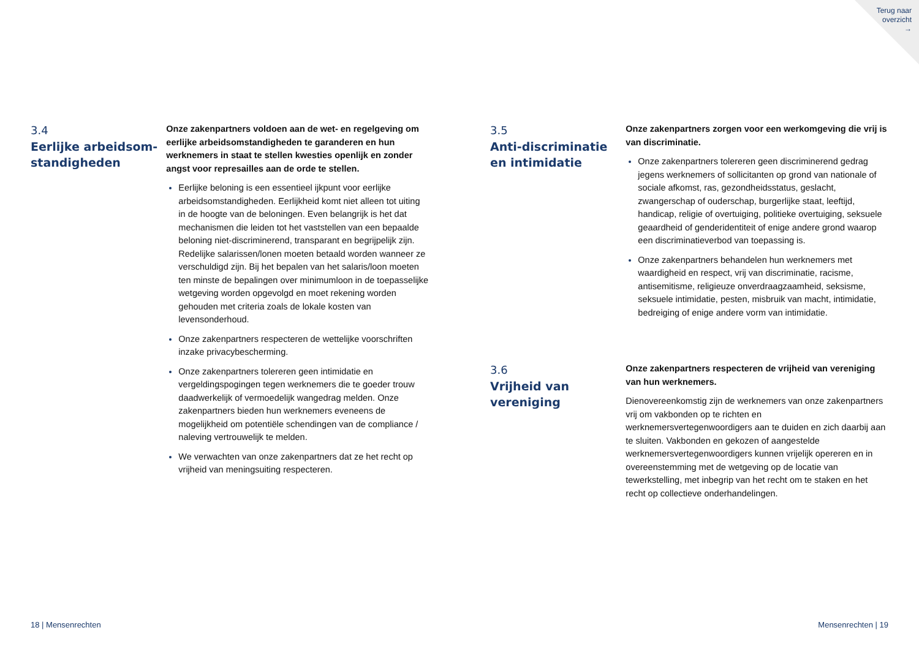Terug naar
overzicht
→
3.4
Eerlijke arbeidsom-
standigheden
Onze zakenpartners voldoen aan de wet- en regelgeving om eerlijke arbeidsomstandigheden te garanderen en hun werknemers in staat te stellen kwesties openlijk en zonder angst voor represailles aan de orde te stellen.
Eerlijke beloning is een essentieel ijkpunt voor eerlijke arbeidsomstandigheden. Eerlijkheid komt niet alleen tot uiting in de hoogte van de beloningen. Even belangrijk is het dat mechanismen die leiden tot het vaststellen van een bepaalde beloning niet-discriminerend, transparant en begrijpelijk zijn. Redelijke salarissen/lonen moeten betaald worden wanneer ze verschuldigd zijn. Bij het bepalen van het salaris/loon moeten ten minste de bepalingen over minimumloon in de toepasselijke wetgeving worden opgevolgd en moet rekening worden gehouden met criteria zoals de lokale kosten van levensonderhoud.
Onze zakenpartners respecteren de wettelijke voorschriften inzake privacybescherming.
Onze zakenpartners tolereren geen intimidatie en vergeldingspogingen tegen werknemers die te goeder trouw daadwerkelijk of vermoedelijk wangedrag melden. Onze zakenpartners bieden hun werknemers eveneens de mogelijkheid om potentiële schendingen van de compliance / naleving vertrouwelijk te melden.
We verwachten van onze zakenpartners dat ze het recht op vrijheid van meningsuiting respecteren.
3.5
Anti-discriminatie en intimidatie
Onze zakenpartners zorgen voor een werkomgeving die vrij is van discriminatie.
Onze zakenpartners tolereren geen discriminerend gedrag jegens werknemers of sollicitanten op grond van nationale of sociale afkomst, ras, gezondheidsstatus, geslacht, zwangerschap of ouderschap, burgerlijke staat, leeftijd, handicap, religie of overtuiging, politieke overtuiging, seksuele geaardheid of genderidentiteit of enige andere grond waarop een discriminatieverbod van toepassing is.
Onze zakenpartners behandelen hun werknemers met waardigheid en respect, vrij van discriminatie, racisme, antisemitisme, religieuze onverdraagzaamheid, seksisme, seksuele intimidatie, pesten, misbruik van macht, intimidatie, bedreiging of enige andere vorm van intimidatie.
3.6
Vrijheid van vereniging
Onze zakenpartners respecteren de vrijheid van vereniging van hun werknemers.
Dienovereenkomstig zijn de werknemers van onze zakenpartners vrij om vakbonden op te richten en werknemersvertegenwoordigers aan te duiden en zich daarbij aan te sluiten. Vakbonden en gekozen of aangestelde werknemersvertegenwoordigers kunnen vrijelijk opereren en in overeenstemming met de wetgeving op de locatie van tewerkstelling, met inbegrip van het recht om te staken en het recht op collectieve onderhandelingen.
18 | Mensenrechten Mensenrechten | 19